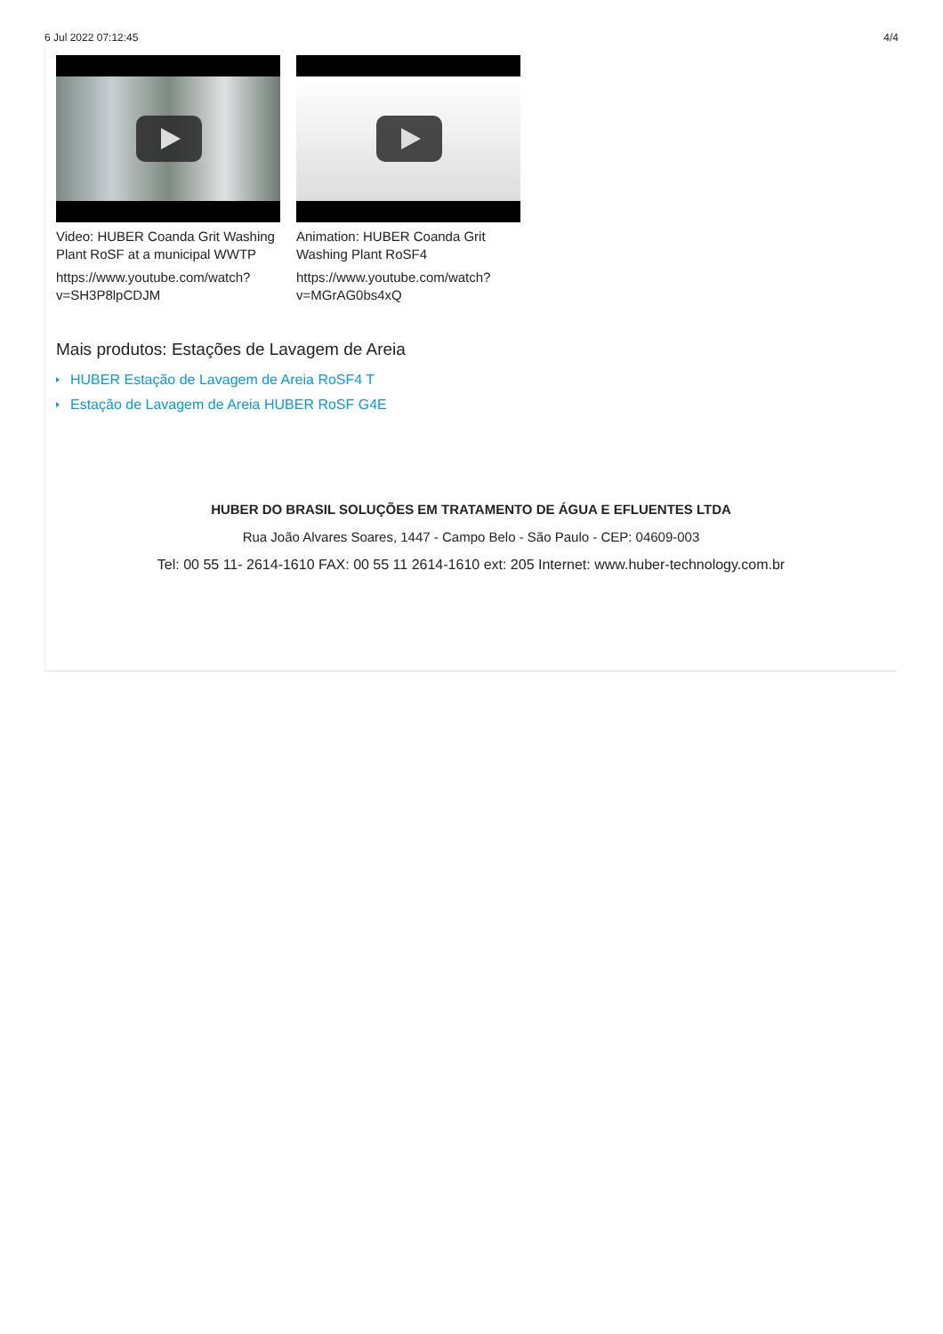6 Jul 2022 07:12:45 4/4
Video: HUBER Coanda Grit Washing Plant RoSF at a municipal WWTP
https://www.youtube.com/watch?v=SH3P8lpCDJM
Animation: HUBER Coanda Grit Washing Plant RoSF4
https://www.youtube.com/watch?v=MGrAG0bs4xQ
Mais produtos: Estações de Lavagem de Areia
HUBER Estação de Lavagem de Areia RoSF4 T
Estação de Lavagem de Areia HUBER RoSF G4E
HUBER DO BRASIL SOLUÇÕES EM TRATAMENTO DE ÁGUA E EFLUENTES LTDA
Rua João Alvares Soares, 1447 - Campo Belo - São Paulo - CEP: 04609-003
Tel: 00 55 11- 2614-1610 FAX: 00 55 11 2614-1610 ext: 205 Internet: www.huber-technology.com.br